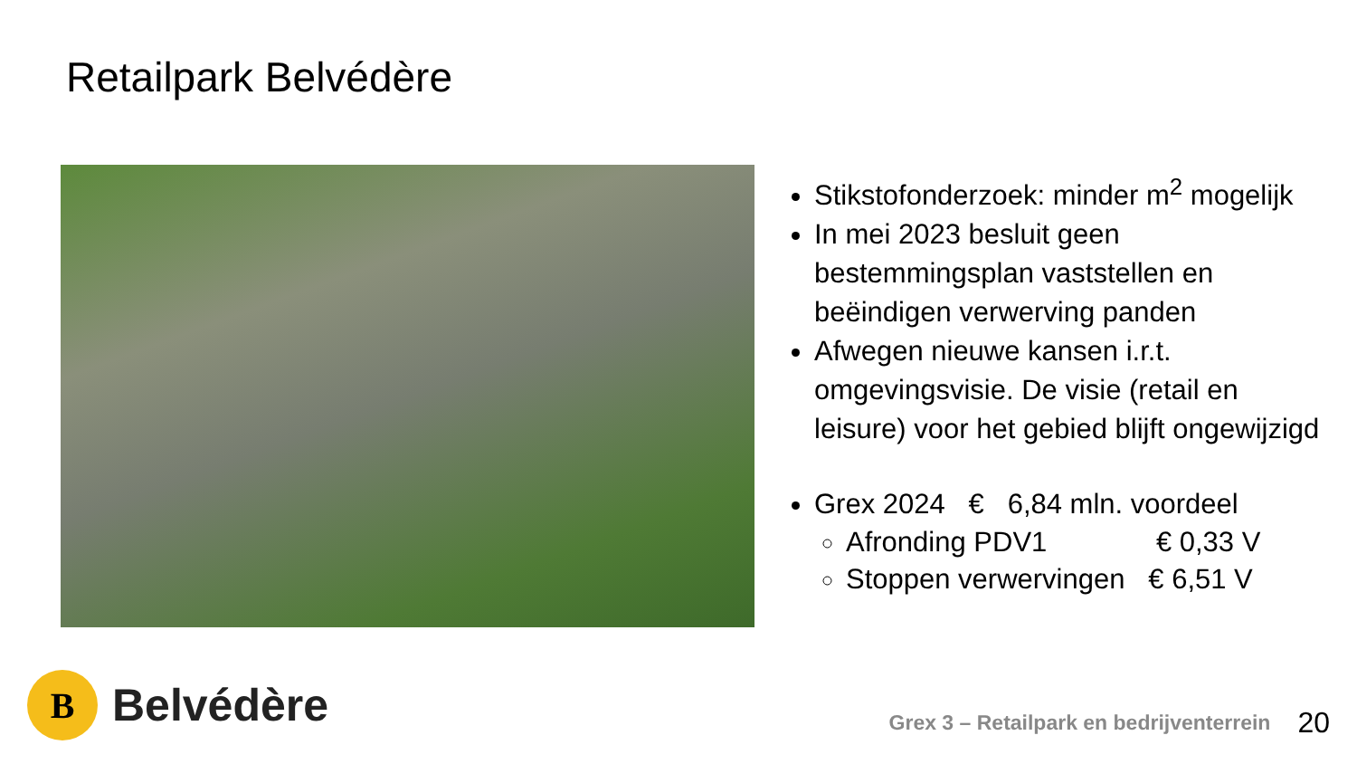Retailpark Belvédère
Stikstofonderzoek: minder m<sup>2</sup> mogelijk
In mei 2023 besluit geen bestemmingsplan vaststellen en beëindigen verwerving panden
Afwegen nieuwe kansen i.r.t. omgevingsvisie. De visie (retail en leisure) voor het gebied blijft ongewijzigd
Grex 2024 € 6,84 mln. voordeel
Afronding PDV1 € 0,33 V
Stoppen verwervingen € 6,51 V
B
Belvédère
Grex 3 – Retailpark en bedrijventerrein 20